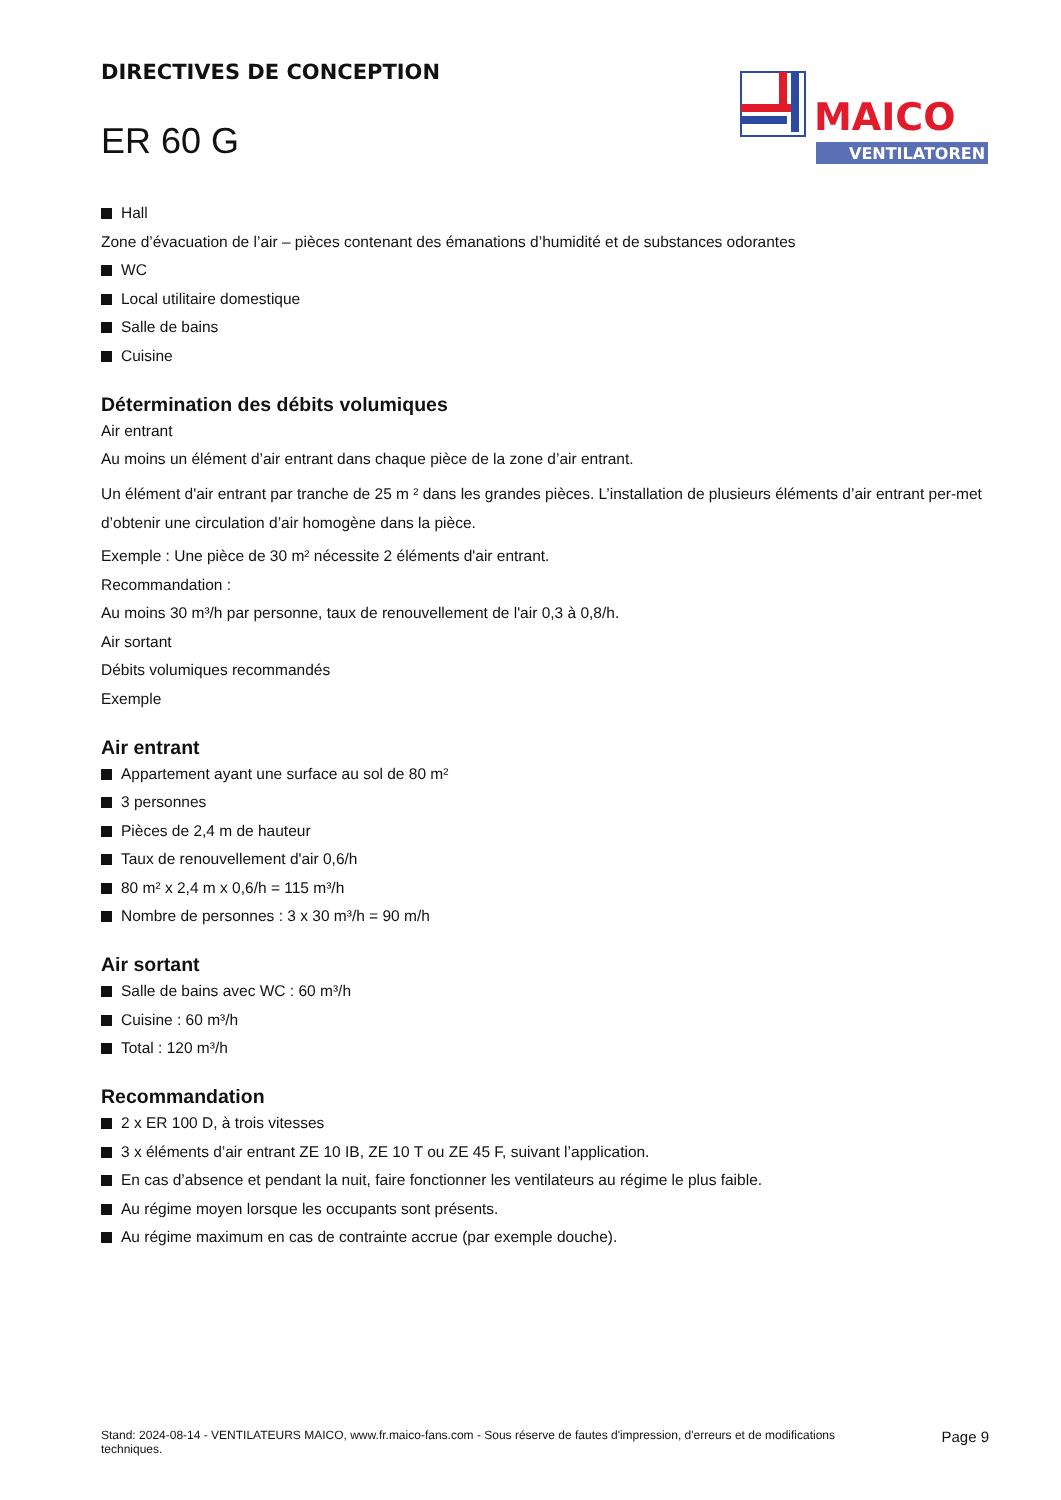DIRECTIVES DE CONCEPTION
ER 60 G
MAICO
VENTILATOREN
Hall
Zone d’évacuation de l’air – pièces contenant des émanations d’humidité et de substances odorantes
WC
Local utilitaire domestique
Salle de bains
Cuisine
Détermination des débits volumiques
Air entrant
Au moins un élément d’air entrant dans chaque pièce de la zone d’air entrant.
Un élément d'air entrant par tranche de 25 m ² dans les grandes pièces. L’installation de plusieurs éléments d’air entrant per-met d’obtenir une circulation d’air homogène dans la pièce.
Exemple : Une pièce de 30 m² nécessite 2 éléments d'air entrant.
Recommandation :
Au moins 30 m³/h par personne, taux de renouvellement de l'air 0,3 à 0,8/h.
Air sortant
Débits volumiques recommandés
Exemple
Air entrant
Appartement ayant une surface au sol de 80 m²
3 personnes
Pièces de 2,4 m de hauteur
Taux de renouvellement d'air 0,6/h
80 m² x 2,4 m x 0,6/h = 115 m³/h
Nombre de personnes : 3 x 30 m³/h = 90 m/h
Air sortant
Salle de bains avec WC : 60 m³/h
Cuisine : 60 m³/h
Total : 120 m³/h
Recommandation
2 x ER 100 D, à trois vitesses
3 x éléments d’air entrant ZE 10 IB, ZE 10 T ou ZE 45 F, suivant l’application.
En cas d’absence et pendant la nuit, faire fonctionner les ventilateurs au régime le plus faible.
Au régime moyen lorsque les occupants sont présents.
Au régime maximum en cas de contrainte accrue (par exemple douche).
Stand: 2024-08-14 - VENTILATEURS MAICO, www.fr.maico-fans.com - Sous réserve de fautes d'impression, d'erreurs et de modifications techniques.
Page 9